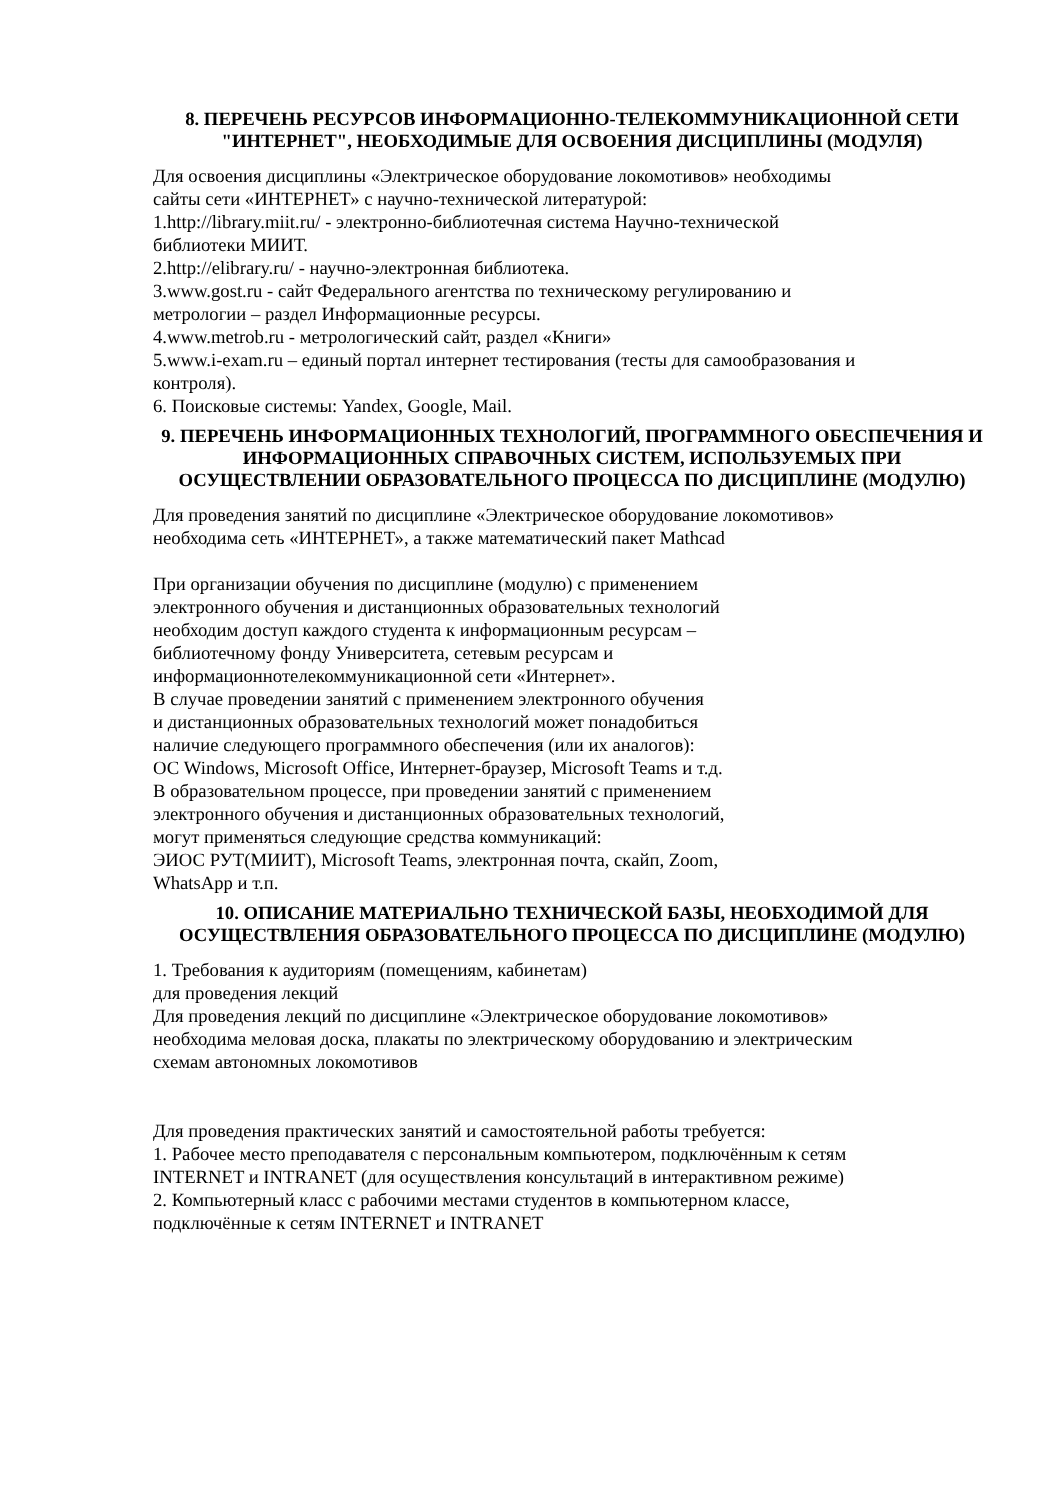8. ПЕРЕЧЕНЬ РЕСУРСОВ ИНФОРМАЦИОННО-ТЕЛЕКОММУНИКАЦИОННОЙ СЕТИ "ИНТЕРНЕТ", НЕОБХОДИМЫЕ ДЛЯ ОСВОЕНИЯ ДИСЦИПЛИНЫ (МОДУЛЯ)
Для освоения дисциплины «Электрическое оборудование локомотивов» необходимы
сайты сети «ИНТЕРНЕТ» с научно-технической литературой:
1.http://library.miit.ru/ - электронно-библиотечная система Научно-технической
библиотеки МИИТ.
2.http://elibrary.ru/ - научно-электронная библиотека.
3.www.gost.ru - сайт Федерального агентства по техническому регулированию и
метрологии – раздел Информационные ресурсы.
4.www.metrob.ru - метрологический сайт, раздел «Книги»
5.www.i-exam.ru – единый портал интернет тестирования (тесты для самообразования и
контроля).
6. Поисковые системы: Yandex, Google, Mail.
9. ПЕРЕЧЕНЬ ИНФОРМАЦИОННЫХ ТЕХНОЛОГИЙ, ПРОГРАММНОГО ОБЕСПЕЧЕНИЯ И ИНФОРМАЦИОННЫХ СПРАВОЧНЫХ СИСТЕМ, ИСПОЛЬЗУЕМЫХ ПРИ ОСУЩЕСТВЛЕНИИ ОБРАЗОВАТЕЛЬНОГО ПРОЦЕССА ПО ДИСЦИПЛИНЕ (МОДУЛЮ)
Для проведения занятий по дисциплине «Электрическое оборудование локомотивов»
необходима сеть «ИНТЕРНЕТ», а также математический пакет Mathcad
При организации обучения по дисциплине (модулю) с применением
электронного обучения и дистанционных образовательных технологий
необходим доступ каждого студента к информационным ресурсам –
библиотечному фонду Университета, сетевым ресурсам и
информационнотелекоммуникационной сети «Интернет».
В случае проведении занятий с применением электронного обучения
и дистанционных образовательных технологий может понадобиться
наличие следующего программного обеспечения (или их аналогов):
ОС Windows, Microsoft Office, Интернет-браузер, Microsoft Teams и т.д.
В образовательном процессе, при проведении занятий с применением
электронного обучения и дистанционных образовательных технологий,
могут применяться следующие средства коммуникаций:
ЭИОС РУТ(МИИТ), Microsoft Teams, электронная почта, скайп, Zoom,
WhatsApp и т.п.
10. ОПИСАНИЕ МАТЕРИАЛЬНО ТЕХНИЧЕСКОЙ БАЗЫ, НЕОБХОДИМОЙ ДЛЯ ОСУЩЕСТВЛЕНИЯ ОБРАЗОВАТЕЛЬНОГО ПРОЦЕССА ПО ДИСЦИПЛИНЕ (МОДУЛЮ)
1. Требования к аудиториям (помещениям, кабинетам)
для проведения лекций
Для проведения лекций по дисциплине «Электрическое оборудование локомотивов»
необходима меловая доска, плакаты по электрическому оборудованию и электрическим
схемам автономных локомотивов
Для проведения практических занятий и самостоятельной работы требуется:
1. Рабочее место преподавателя с персональным компьютером, подключённым к сетям
INTERNET и INTRANET (для осуществления консультаций в интерактивном режиме)
2. Компьютерный класс с рабочими местами студентов в компьютерном классе,
подключённые к сетям INTERNET и INTRANET